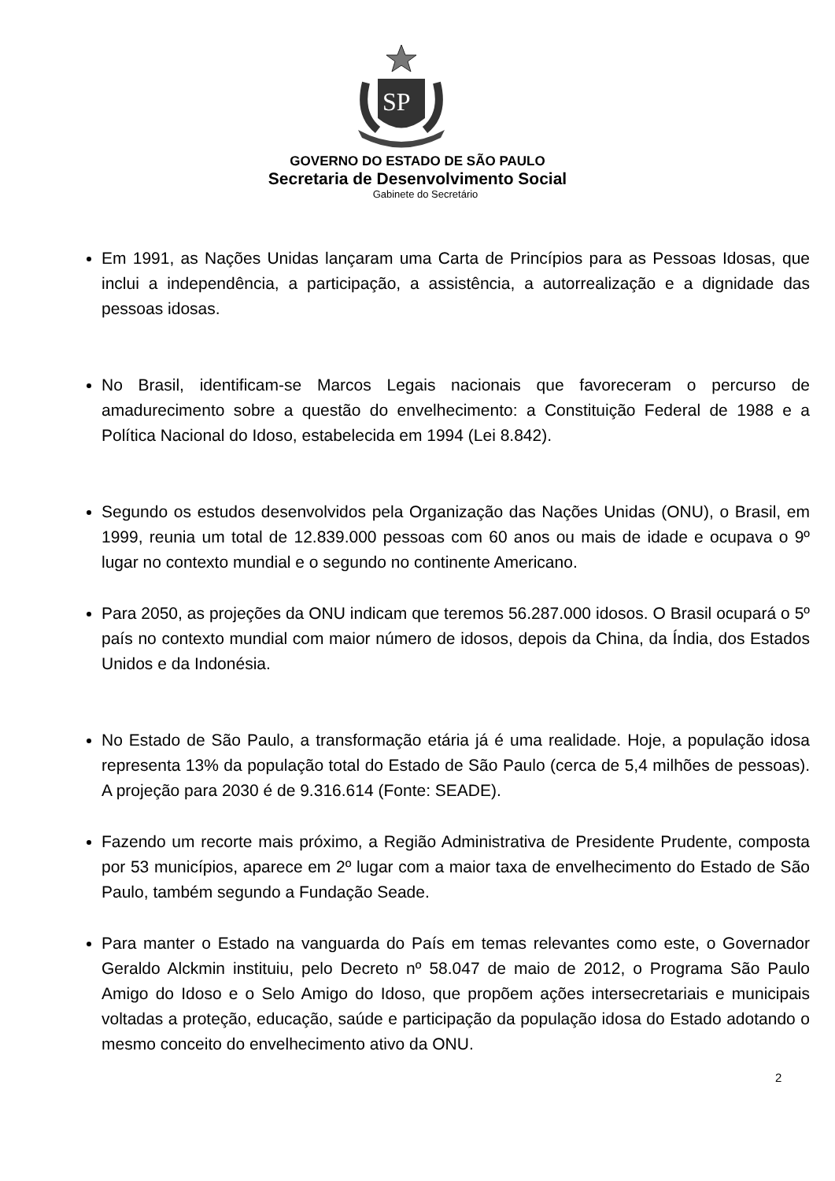SP
GOVERNO DO ESTADO DE SÃO PAULO
Secretaria de Desenvolvimento Social
Gabinete do Secretário
Em 1991, as Nações Unidas lançaram uma Carta de Princípios para as Pessoas Idosas, que inclui a independência, a participação, a assistência, a autorrealização e a dignidade das pessoas idosas.
No Brasil, identificam-se Marcos Legais nacionais que favoreceram o percurso de amadurecimento sobre a questão do envelhecimento: a Constituição Federal de 1988 e a Política Nacional do Idoso, estabelecida em 1994 (Lei 8.842).
Segundo os estudos desenvolvidos pela Organização das Nações Unidas (ONU), o Brasil, em 1999, reunia um total de 12.839.000 pessoas com 60 anos ou mais de idade e ocupava o 9º lugar no contexto mundial e o segundo no continente Americano.
Para 2050, as projeções da ONU indicam que teremos 56.287.000 idosos. O Brasil ocupará o 5º país no contexto mundial com maior número de idosos, depois da China, da Índia, dos Estados Unidos e da Indonésia.
No Estado de São Paulo, a transformação etária já é uma realidade. Hoje, a população idosa representa 13% da população total do Estado de São Paulo (cerca de 5,4 milhões de pessoas). A projeção para 2030 é de 9.316.614 (Fonte: SEADE).
Fazendo um recorte mais próximo, a Região Administrativa de Presidente Prudente, composta por 53 municípios, aparece em 2º lugar com a maior taxa de envelhecimento do Estado de São Paulo, também segundo a Fundação Seade.
Para manter o Estado na vanguarda do País em temas relevantes como este, o Governador Geraldo Alckmin instituiu, pelo Decreto nº 58.047 de maio de 2012, o Programa São Paulo Amigo do Idoso e o Selo Amigo do Idoso, que propõem ações intersecretariais e municipais voltadas a proteção, educação, saúde e participação da população idosa do Estado adotando o mesmo conceito do envelhecimento ativo da ONU.
2